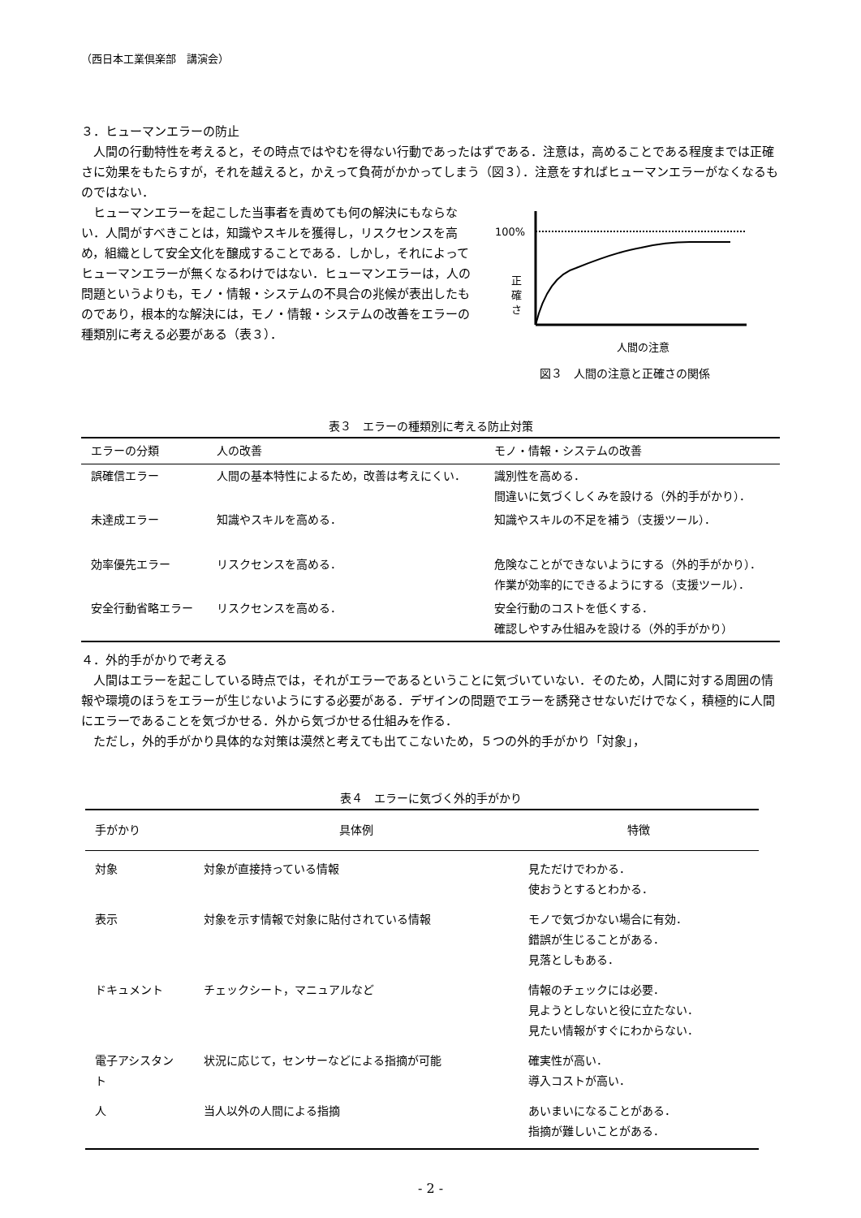（西日本工業倶楽部　講演会）
３．ヒューマンエラーの防止
人間の行動特性を考えると，その時点ではやむを得ない行動であったはずである．注意は，高めることである程度までは正確さに効果をもたらすが，それを越えると，かえって負荷がかかってしまう（図３）．注意をすればヒューマンエラーがなくなるものではない．
ヒューマンエラーを起こした当事者を責めても何の解決にもならない．人間がすべきことは，知識やスキルを獲得し，リスクセンスを高め，組織として安全文化を醸成することである．しかし，それによってヒューマンエラーが無くなるわけではない．ヒューマンエラーは，人の問題というよりも，モノ・情報・システムの不具合の兆候が表出したものであり，根本的な解決には，モノ・情報・システムの改善をエラーの種類別に考える必要がある（表３）．
100%
正
確
さ
人間の注意
図３　人間の注意と正確さの関係
表３　エラーの種類別に考える防止対策
| エラーの分類 | 人の改善 | モノ・情報・システムの改善 |
| --- | --- | --- |
| 誤確信エラー | 人間の基本特性によるため，改善は考えにくい． | 識別性を高める． 間違いに気づくしくみを設ける（外的手がかり）． |
| 未達成エラー | 知識やスキルを高める． | 知識やスキルの不足を補う（支援ツール）． |
| 効率優先エラー | リスクセンスを高める． | 危険なことができないようにする（外的手がかり）． 作業が効率的にできるようにする（支援ツール）． |
| 安全行動省略エラー | リスクセンスを高める． | 安全行動のコストを低くする． 確認しやすみ仕組みを設ける（外的手がかり） |
４．外的手がかりで考える
人間はエラーを起こしている時点では，それがエラーであるということに気づいていない．そのため，人間に対する周囲の情報や環境のほうをエラーが生じないようにする必要がある．デザインの問題でエラーを誘発させないだけでなく，積極的に人間にエラーであることを気づかせる．外から気づかせる仕組みを作る．
ただし，外的手がかり具体的な対策は漠然と考えても出てこないため，５つの外的手がかり「対象」，
表４　エラーに気づく外的手がかり
| 手がかり | 具体例 | 特徴 |
| --- | --- | --- |
| 対象 | 対象が直接持っている情報 | 見ただけでわかる． 使おうとするとわかる． |
| 表示 | 対象を示す情報で対象に貼付されている情報 | モノで気づかない場合に有効． 錯誤が生じることがある． 見落としもある． |
| ドキュメント | チェックシート，マニュアルなど | 情報のチェックには必要． 見ようとしないと役に立たない． 見たい情報がすぐにわからない． |
| 電子アシスタント | 状況に応じて，センサーなどによる指摘が可能 | 確実性が高い． 導入コストが高い． |
| 人 | 当人以外の人間による指摘 | あいまいになることがある． 指摘が難しいことがある． |
- 2 -